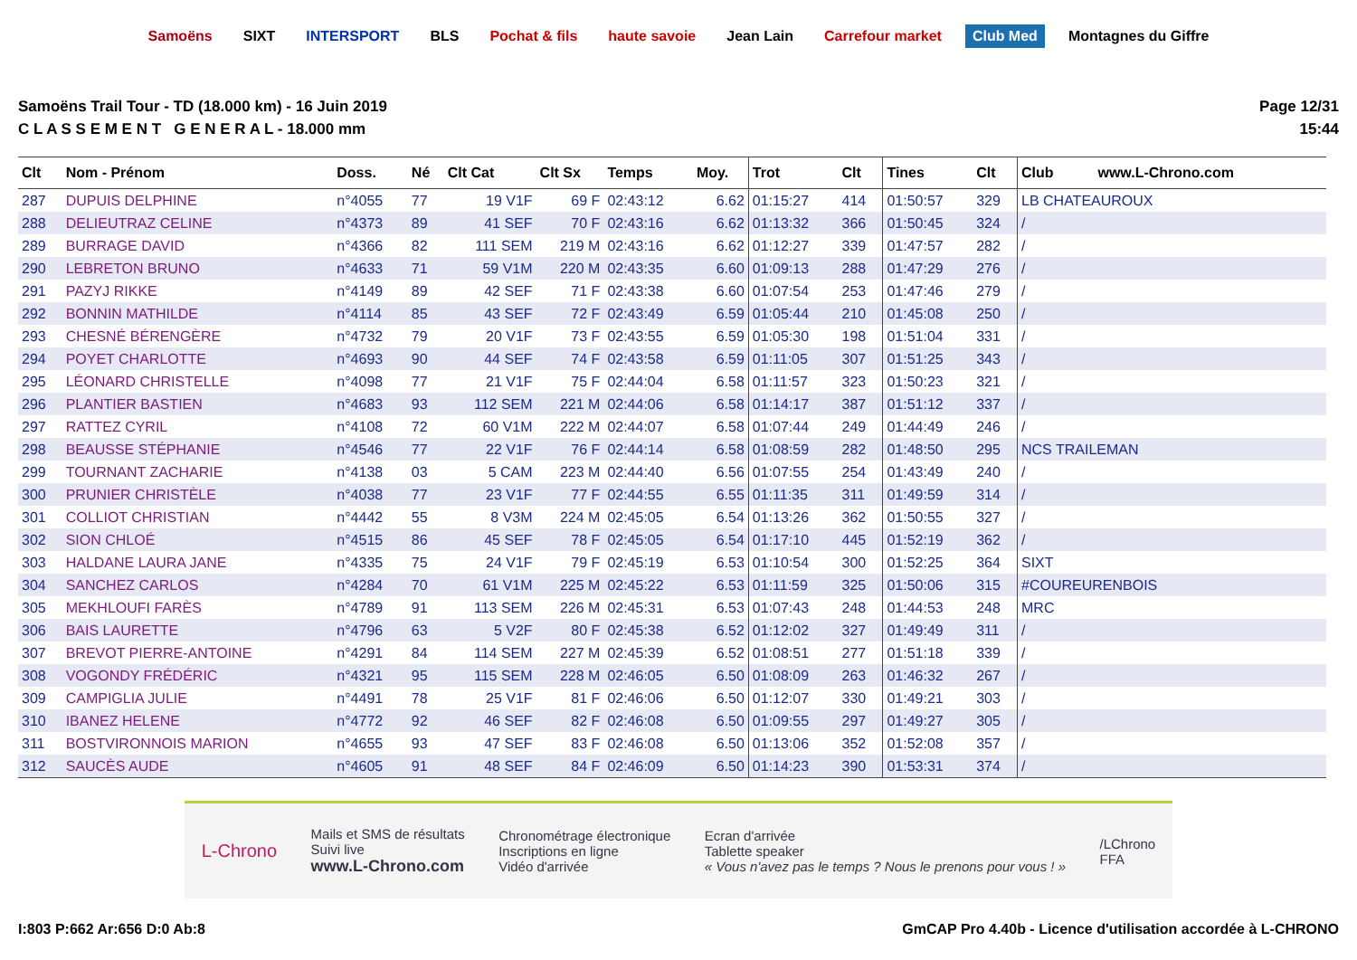Samoëns SIXT INTERSPORT BLS Pochat & fils haute savoie Jean Lain Carrefour market Club Med Montagnes du Giffre
Samoëns Trail Tour - TD (18.000 km) - 16 Juin 2019
C L A S S E M E N T G E N E R A L - 18.000 mm
Page 12/31
15:44
| Clt | Nom - Prénom | Doss. | Né | Clt Cat | Clt Sx | Temps | Moy. | Trot | Clt | Tines | Clt | Club www.L-Chrono.com |
| --- | --- | --- | --- | --- | --- | --- | --- | --- | --- | --- | --- | --- |
| 287 | DUPUIS DELPHINE | n°4055 | 77 | 19 V1F | 69 F | 02:43:12 | 6.62 | 01:15:27 | 414 | 01:50:57 | 329 | LB CHATEAUROUX |
| 288 | DELIEUTRAZ CELINE | n°4373 | 89 | 41 SEF | 70 F | 02:43:16 | 6.62 | 01:13:32 | 366 | 01:50:45 | 324 | / |
| 289 | BURRAGE DAVID | n°4366 | 82 | 111 SEM | 219 M | 02:43:16 | 6.62 | 01:12:27 | 339 | 01:47:57 | 282 | / |
| 290 | LEBRETON BRUNO | n°4633 | 71 | 59 V1M | 220 M | 02:43:35 | 6.60 | 01:09:13 | 288 | 01:47:29 | 276 | / |
| 291 | PAZYJ RIKKE | n°4149 | 89 | 42 SEF | 71 F | 02:43:38 | 6.60 | 01:07:54 | 253 | 01:47:46 | 279 | / |
| 292 | BONNIN MATHILDE | n°4114 | 85 | 43 SEF | 72 F | 02:43:49 | 6.59 | 01:05:44 | 210 | 01:45:08 | 250 | / |
| 293 | CHESNÉ BÉRENGÈRE | n°4732 | 79 | 20 V1F | 73 F | 02:43:55 | 6.59 | 01:05:30 | 198 | 01:51:04 | 331 | / |
| 294 | POYET CHARLOTTE | n°4693 | 90 | 44 SEF | 74 F | 02:43:58 | 6.59 | 01:11:05 | 307 | 01:51:25 | 343 | / |
| 295 | LÉONARD CHRISTELLE | n°4098 | 77 | 21 V1F | 75 F | 02:44:04 | 6.58 | 01:11:57 | 323 | 01:50:23 | 321 | / |
| 296 | PLANTIER BASTIEN | n°4683 | 93 | 112 SEM | 221 M | 02:44:06 | 6.58 | 01:14:17 | 387 | 01:51:12 | 337 | / |
| 297 | RATTEZ CYRIL | n°4108 | 72 | 60 V1M | 222 M | 02:44:07 | 6.58 | 01:07:44 | 249 | 01:44:49 | 246 | / |
| 298 | BEAUSSE STÉPHANIE | n°4546 | 77 | 22 V1F | 76 F | 02:44:14 | 6.58 | 01:08:59 | 282 | 01:48:50 | 295 | NCS TRAILEMAN |
| 299 | TOURNANT ZACHARIE | n°4138 | 03 | 5 CAM | 223 M | 02:44:40 | 6.56 | 01:07:55 | 254 | 01:43:49 | 240 | / |
| 300 | PRUNIER CHRISTÈLE | n°4038 | 77 | 23 V1F | 77 F | 02:44:55 | 6.55 | 01:11:35 | 311 | 01:49:59 | 314 | / |
| 301 | COLLIOT CHRISTIAN | n°4442 | 55 | 8 V3M | 224 M | 02:45:05 | 6.54 | 01:13:26 | 362 | 01:50:55 | 327 | / |
| 302 | SION CHLOÉ | n°4515 | 86 | 45 SEF | 78 F | 02:45:05 | 6.54 | 01:17:10 | 445 | 01:52:19 | 362 | / |
| 303 | HALDANE LAURA JANE | n°4335 | 75 | 24 V1F | 79 F | 02:45:19 | 6.53 | 01:10:54 | 300 | 01:52:25 | 364 | SIXT |
| 304 | SANCHEZ CARLOS | n°4284 | 70 | 61 V1M | 225 M | 02:45:22 | 6.53 | 01:11:59 | 325 | 01:50:06 | 315 | #COUREURENBOIS |
| 305 | MEKHLOUFI FARÈS | n°4789 | 91 | 113 SEM | 226 M | 02:45:31 | 6.53 | 01:07:43 | 248 | 01:44:53 | 248 | MRC |
| 306 | BAIS LAURETTE | n°4796 | 63 | 5 V2F | 80 F | 02:45:38 | 6.52 | 01:12:02 | 327 | 01:49:49 | 311 | / |
| 307 | BREVOT PIERRE-ANTOINE | n°4291 | 84 | 114 SEM | 227 M | 02:45:39 | 6.52 | 01:08:51 | 277 | 01:51:18 | 339 | / |
| 308 | VOGONDY FRÉDÉRIC | n°4321 | 95 | 115 SEM | 228 M | 02:46:05 | 6.50 | 01:08:09 | 263 | 01:46:32 | 267 | / |
| 309 | CAMPIGLIA JULIE | n°4491 | 78 | 25 V1F | 81 F | 02:46:06 | 6.50 | 01:12:07 | 330 | 01:49:21 | 303 | / |
| 310 | IBANEZ HELENE | n°4772 | 92 | 46 SEF | 82 F | 02:46:08 | 6.50 | 01:09:55 | 297 | 01:49:27 | 305 | / |
| 311 | BOSTVIRONNOIS MARION | n°4655 | 93 | 47 SEF | 83 F | 02:46:08 | 6.50 | 01:13:06 | 352 | 01:52:08 | 357 | / |
| 312 | SAUCÈS AUDE | n°4605 | 91 | 48 SEF | 84 F | 02:46:09 | 6.50 | 01:14:23 | 390 | 01:53:31 | 374 | / |
L-Chrono
Mails et SMS de résultats
Suivi live
www.L-Chrono.com
Chronométrage électronique
Inscriptions en ligne
Vidéo d'arrivée
Ecran d'arrivée
Tablette speaker
« Vous n'avez pas le temps ? Nous le prenons pour vous ! »
/LChrono
FFA
I:803 P:662 Ar:656 D:0 Ab:8 GmCAP Pro 4.40b - Licence d'utilisation accordée à L-CHRONO